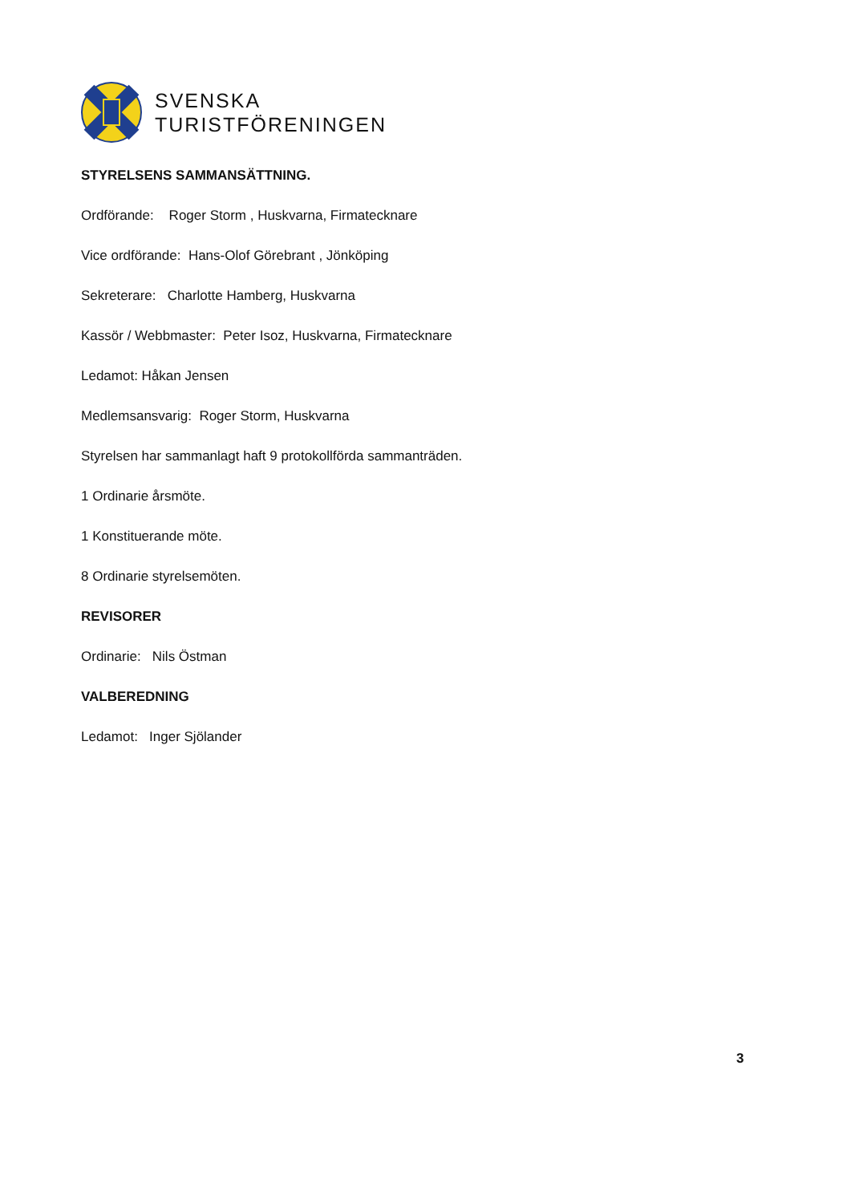SVENSKA
TURISTFÖRENINGEN
STYRELSENS SAMMANSÄTTNING.
Ordförande: Roger Storm , Huskvarna, Firmatecknare
Vice ordförande: Hans-Olof Görebrant , Jönköping
Sekreterare: Charlotte Hamberg, Huskvarna
Kassör / Webbmaster: Peter Isoz, Huskvarna, Firmatecknare
Ledamot: Håkan Jensen
Medlemsansvarig: Roger Storm, Huskvarna
Styrelsen har sammanlagt haft 9 protokollförda sammanträden.
1 Ordinarie årsmöte.
1 Konstituerande möte.
8 Ordinarie styrelsemöten.
REVISORER
Ordinarie: Nils Östman
VALBEREDNING
Ledamot: Inger Sjölander
3